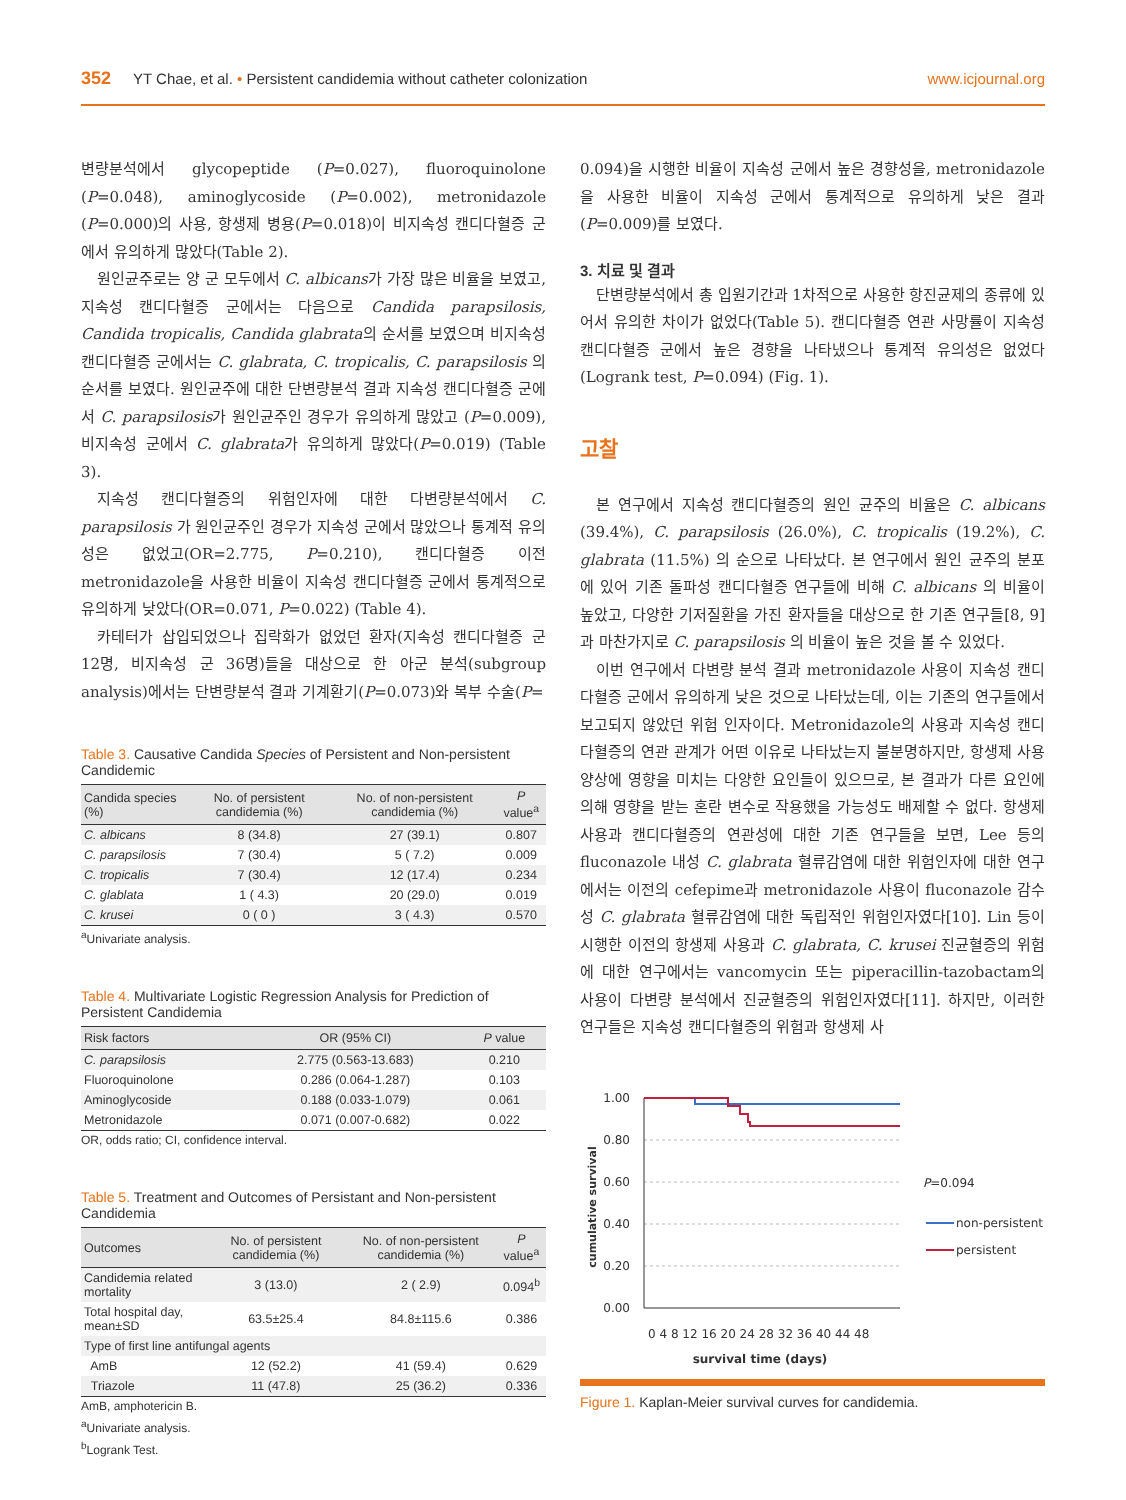352 YT Chae, et al. • Persistent candidemia without catheter colonization www.icjournal.org
변량분석에서 glycopeptide (P=0.027), fluoroquinolone (P=0.048), aminoglycoside (P=0.002), metronidazole (P=0.000)의 사용, 항생제 병용(P=0.018)이 비지속성 캔디다혈증 군에서 유의하게 많았다(Table 2).
원인균주로는 양 군 모두에서 C. albicans가 가장 많은 비율을 보였고, 지속성 캔디다혈증 군에서는 다음으로 Candida parapsilosis, Candida tropicalis, Candida glabrata의 순서를 보였으며 비지속성 캔디다혈증 군에서는 C. glabrata, C. tropicalis, C. parapsilosis 의 순서를 보였다. 원인균주에 대한 단변량분석 결과 지속성 캔디다혈증 군에서 C. parapsilosis가 원인균주인 경우가 유의하게 많았고 (P=0.009), 비지속성 군에서 C. glabrata가 유의하게 많았다(P=0.019) (Table 3).
지속성 캔디다혈증의 위험인자에 대한 다변량분석에서 C. parapsilosis 가 원인균주인 경우가 지속성 군에서 많았으나 통계적 유의성은 없었고(OR=2.775, P=0.210), 캔디다혈증 이전 metronidazole을 사용한 비율이 지속성 캔디다혈증 군에서 통계적으로 유의하게 낮았다(OR=0.071, P=0.022) (Table 4).
카테터가 삽입되었으나 집락화가 없었던 환자(지속성 캔디다혈증 군 12명, 비지속성 군 36명)들을 대상으로 한 아군 분석(subgroup analysis)에서는 단변량분석 결과 기계환기(P=0.073)와 복부 수술(P=
Table 3. Causative Candida Species of Persistent and Non-persistent Candidemic
| Candida species (%) | No. of persistent candidemia (%) | No. of non-persistent candidemia (%) | P value<sup>a</sup> |
| --- | --- | --- | --- |
| C. albicans | 8 (34.8) | 27 (39.1) | 0.807 |
| C. parapsilosis | 7 (30.4) | 5 ( 7.2) | 0.009 |
| C. tropicalis | 7 (30.4) | 12 (17.4) | 0.234 |
| C. glablata | 1 ( 4.3) | 20 (29.0) | 0.019 |
| C. krusei | 0 ( 0 ) | 3 ( 4.3) | 0.570 |
<sup>a</sup> Univariate analysis.
Table 4. Multivariate Logistic Regression Analysis for Prediction of Persistent Candidemia
| Risk factors | OR (95% CI) | P value |
| --- | --- | --- |
| C. parapsilosis | 2.775 (0.563-13.683) | 0.210 |
| Fluoroquinolone | 0.286 (0.064-1.287) | 0.103 |
| Aminoglycoside | 0.188 (0.033-1.079) | 0.061 |
| Metronidazole | 0.071 (0.007-0.682) | 0.022 |
OR, odds ratio; CI, confidence interval.
Table 5. Treatment and Outcomes of Persistant and Non-persistent Candidemia
| Outcomes | No. of persistent candidemia (%) | No. of non-persistent candidemia (%) | P value<sup>a</sup> |
| --- | --- | --- | --- |
| Candidemia related mortality | 3 (13.0) | 2 ( 2.9) | 0.094<sup>b</sup> |
| Total hospital day, mean±SD | 63.5±25.4 | 84.8±115.6 | 0.386 |
| Type of first line antifungal agents | | | |
| AmB | 12 (52.2) | 41 (59.4) | 0.629 |
| Triazole | 11 (47.8) | 25 (36.2) | 0.336 |
AmB, amphotericin B.
<sup>a</sup> Univariate analysis.
<sup>b</sup> Logrank Test.
0.094)을 시행한 비율이 지속성 군에서 높은 경향성을, metronidazole을 사용한 비율이 지속성 군에서 통계적으로 유의하게 낮은 결과(P=0.009)를 보였다.
3. 치료 및 결과
단변량분석에서 총 입원기간과 1차적으로 사용한 항진균제의 종류에 있어서 유의한 차이가 없었다(Table 5). 캔디다혈증 연관 사망률이 지속성 캔디다혈증 군에서 높은 경향을 나타냈으나 통계적 유의성은 없었다(Logrank test, P=0.094) (Fig. 1).
고찰
본 연구에서 지속성 캔디다혈증의 원인 균주의 비율은 C. albicans (39.4%), C. parapsilosis (26.0%), C. tropicalis (19.2%), C. glabrata (11.5%) 의 순으로 나타났다. 본 연구에서 원인 균주의 분포에 있어 기존 돌파성 캔디다혈증 연구들에 비해 C. albicans 의 비율이 높았고, 다양한 기저질환을 가진 환자들을 대상으로 한 기존 연구들[8, 9]과 마찬가지로 C. parapsilosis 의 비율이 높은 것을 볼 수 있었다.
이번 연구에서 다변량 분석 결과 metronidazole 사용이 지속성 캔디다혈증 군에서 유의하게 낮은 것으로 나타났는데, 이는 기존의 연구들에서 보고되지 않았던 위험 인자이다. Metronidazole의 사용과 지속성 캔디다혈증의 연관 관계가 어떤 이유로 나타났는지 불분명하지만, 항생제 사용 양상에 영향을 미치는 다양한 요인들이 있으므로, 본 결과가 다른 요인에 의해 영향을 받는 혼란 변수로 작용했을 가능성도 배제할 수 없다. 항생제 사용과 캔디다혈증의 연관성에 대한 기존 연구들을 보면, Lee 등의 fluconazole 내성 C. glabrata 혈류감염에 대한 위험인자에 대한 연구에서는 이전의 cefepime과 metronidazole 사용이 fluconazole 감수성 C. glabrata 혈류감염에 대한 독립적인 위험인자였다[10]. Lin 등이 시행한 이전의 항생제 사용과 C. glabrata, C. krusei 진균혈증의 위험에 대한 연구에서는 vancomycin 또는 piperacillin-tazobactam의 사용이 다변량 분석에서 진균혈증의 위험인자였다[11]. 하지만, 이러한 연구들은 지속성 캔디다혈증의 위험과 항생제 사
1.00
0.80
0.60
0.40
0.20
0.00
cumulative survival
0 4 8 12 16 20 24 28 32 36 40 44 48
survival time (days)
P=0.094
non-persistent
persistent
Figure 1. Kaplan-Meier survival curves for candidemia.